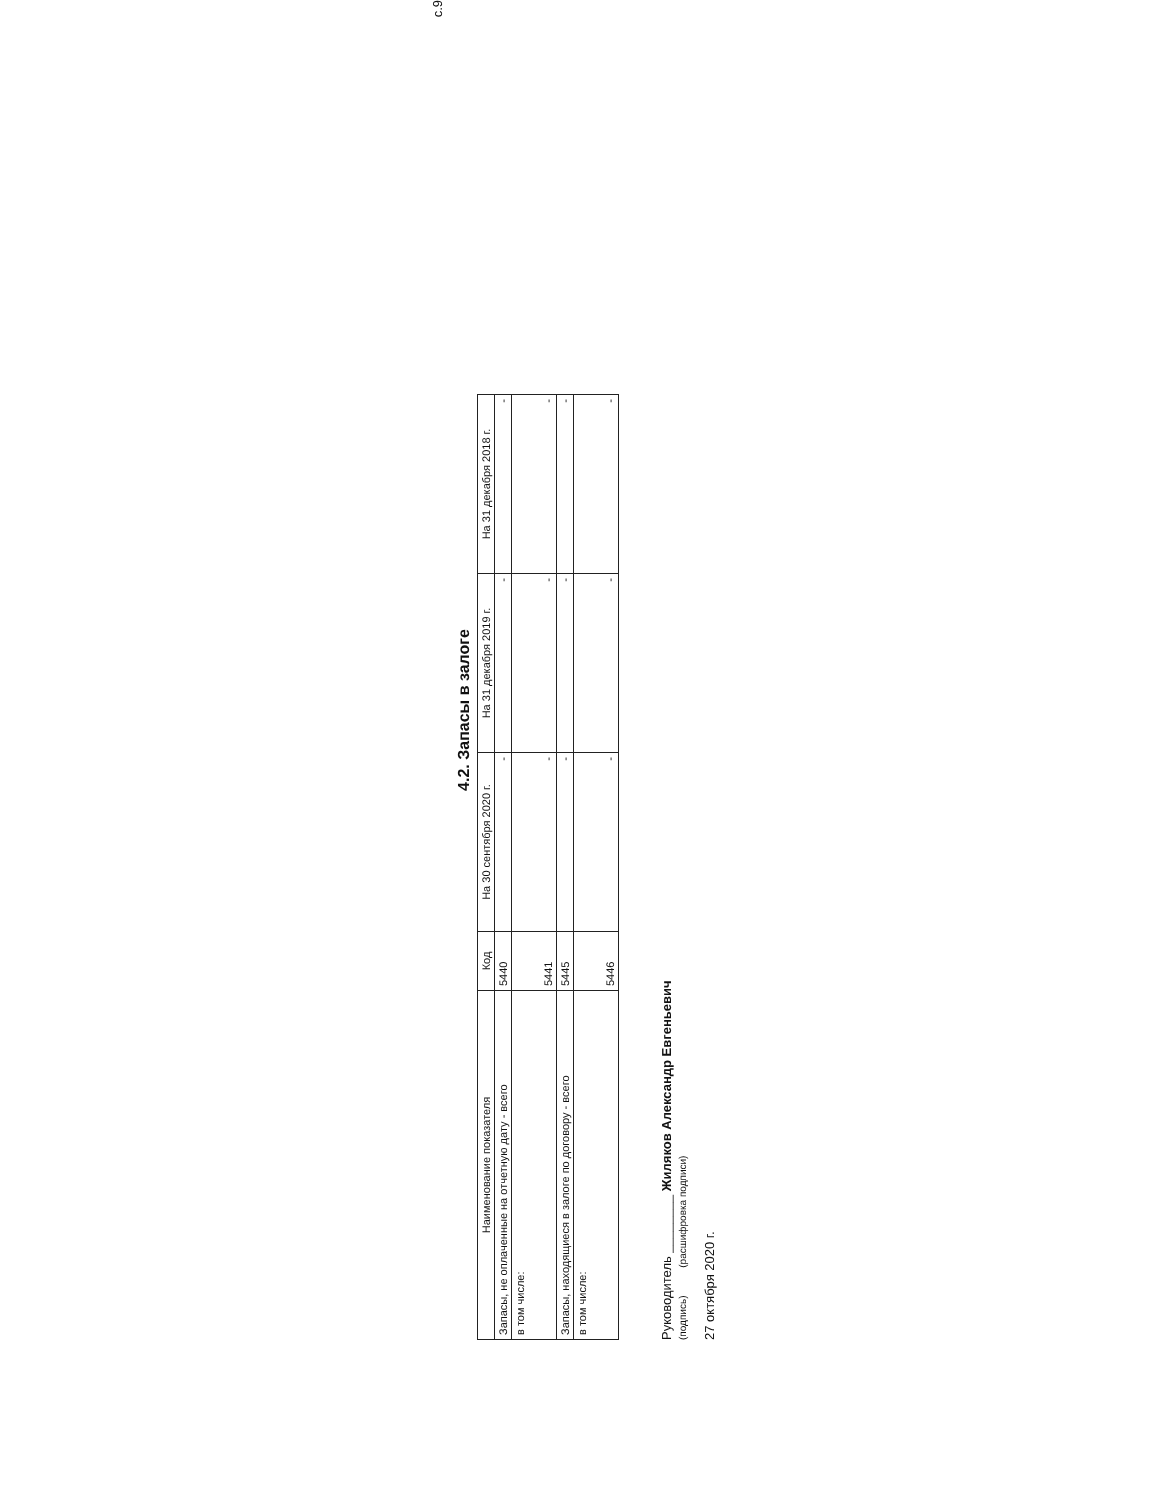с.9
4.2. Запасы в залоге
| Наименование показателя | Код | На 30 сентября 2020 г. | На 31 декабря 2019 г. | На 31 декабря 2018 г. |
| --- | --- | --- | --- | --- |
| Запасы, не оплаченные на отчетную дату - всего | 5440 | - | - | - |
| в том числе: | 5441 | - | - | - |
| Запасы, находящиеся в залоге по договору - всего | 5445 | - | - | - |
| в том числе: | 5446 | - | - | - |
Руководитель ________ Жиляков Александр Евгеньевич
(подпись) (расшифровка подписи)
27 октября 2020 г.